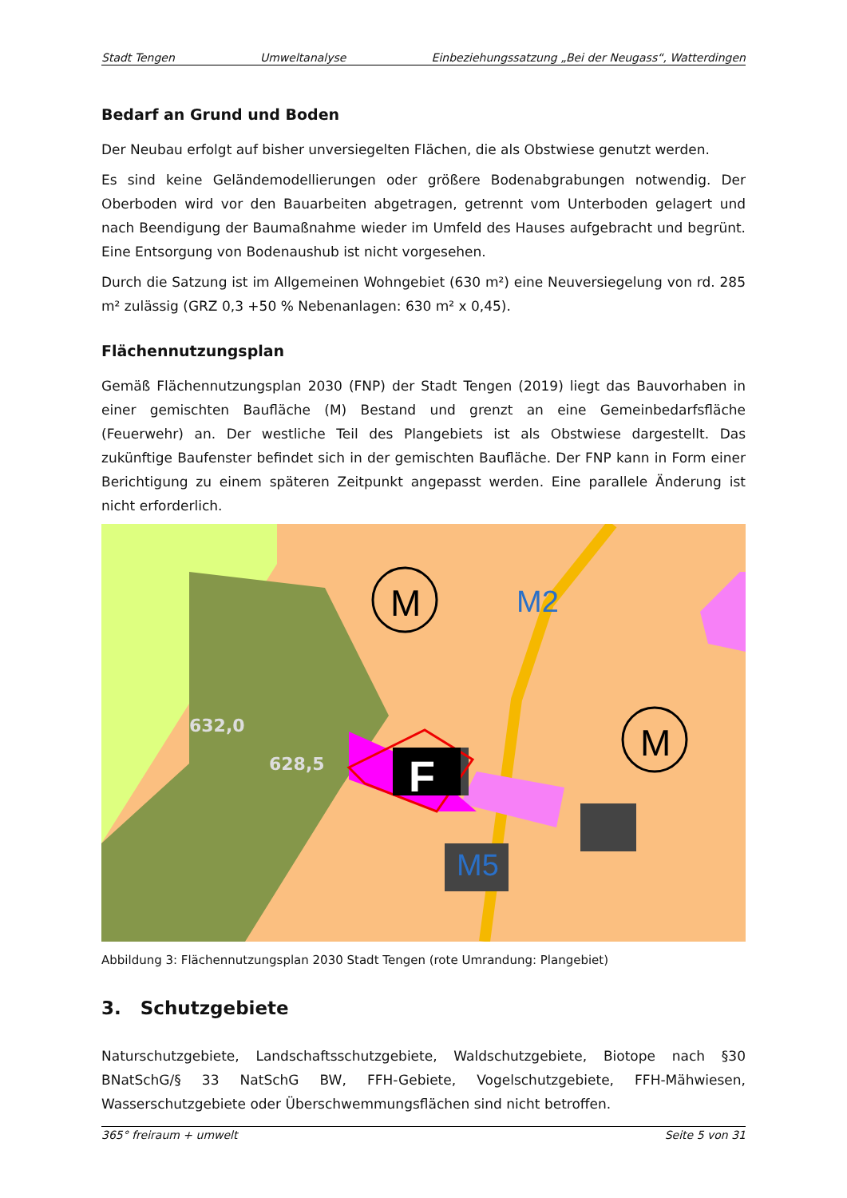Stadt Tengen Umweltanalyse Einbeziehungssatzung „Bei der Neugass“, Watterdingen
Bedarf an Grund und Boden
Der Neubau erfolgt auf bisher unversiegelten Flächen, die als Obstwiese genutzt werden.
Es sind keine Geländemodellierungen oder größere Bodenabgrabungen notwendig. Der Oberboden wird vor den Bauarbeiten abgetragen, getrennt vom Unterboden gelagert und nach Beendigung der Baumaßnahme wieder im Umfeld des Hauses aufgebracht und begrünt. Eine Entsorgung von Bodenaushub ist nicht vorgesehen.
Durch die Satzung ist im Allgemeinen Wohngebiet (630 m²) eine Neuversiegelung von rd. 285 m² zulässig (GRZ 0,3 +50 % Nebenanlagen: 630 m² x 0,45).
Flächennutzungsplan
Gemäß Flächennutzungsplan 2030 (FNP) der Stadt Tengen (2019) liegt das Bauvorhaben in einer gemischten Baufläche (M) Bestand und grenzt an eine Gemeinbedarfsfläche (Feuerwehr) an. Der westliche Teil des Plangebiets ist als Obstwiese dargestellt. Das zukünftige Baufenster befindet sich in der gemischten Baufläche. Der FNP kann in Form einer Berichtigung zu einem späteren Zeitpunkt angepasst werden. Eine parallele Änderung ist nicht erforderlich.
F
M
M
M2
M5
632,0
628,5
Abbildung 3: Flächennutzungsplan 2030 Stadt Tengen (rote Umrandung: Plangebiet)
3. Schutzgebiete
Naturschutzgebiete, Landschaftsschutzgebiete, Waldschutzgebiete, Biotope nach §30 BNatSchG/§ 33 NatSchG BW, FFH-Gebiete, Vogelschutzgebiete, FFH-Mähwiesen, Wasserschutzgebiete oder Überschwemmungsflächen sind nicht betroffen.
365° freiraum + umwelt Seite 5 von 31